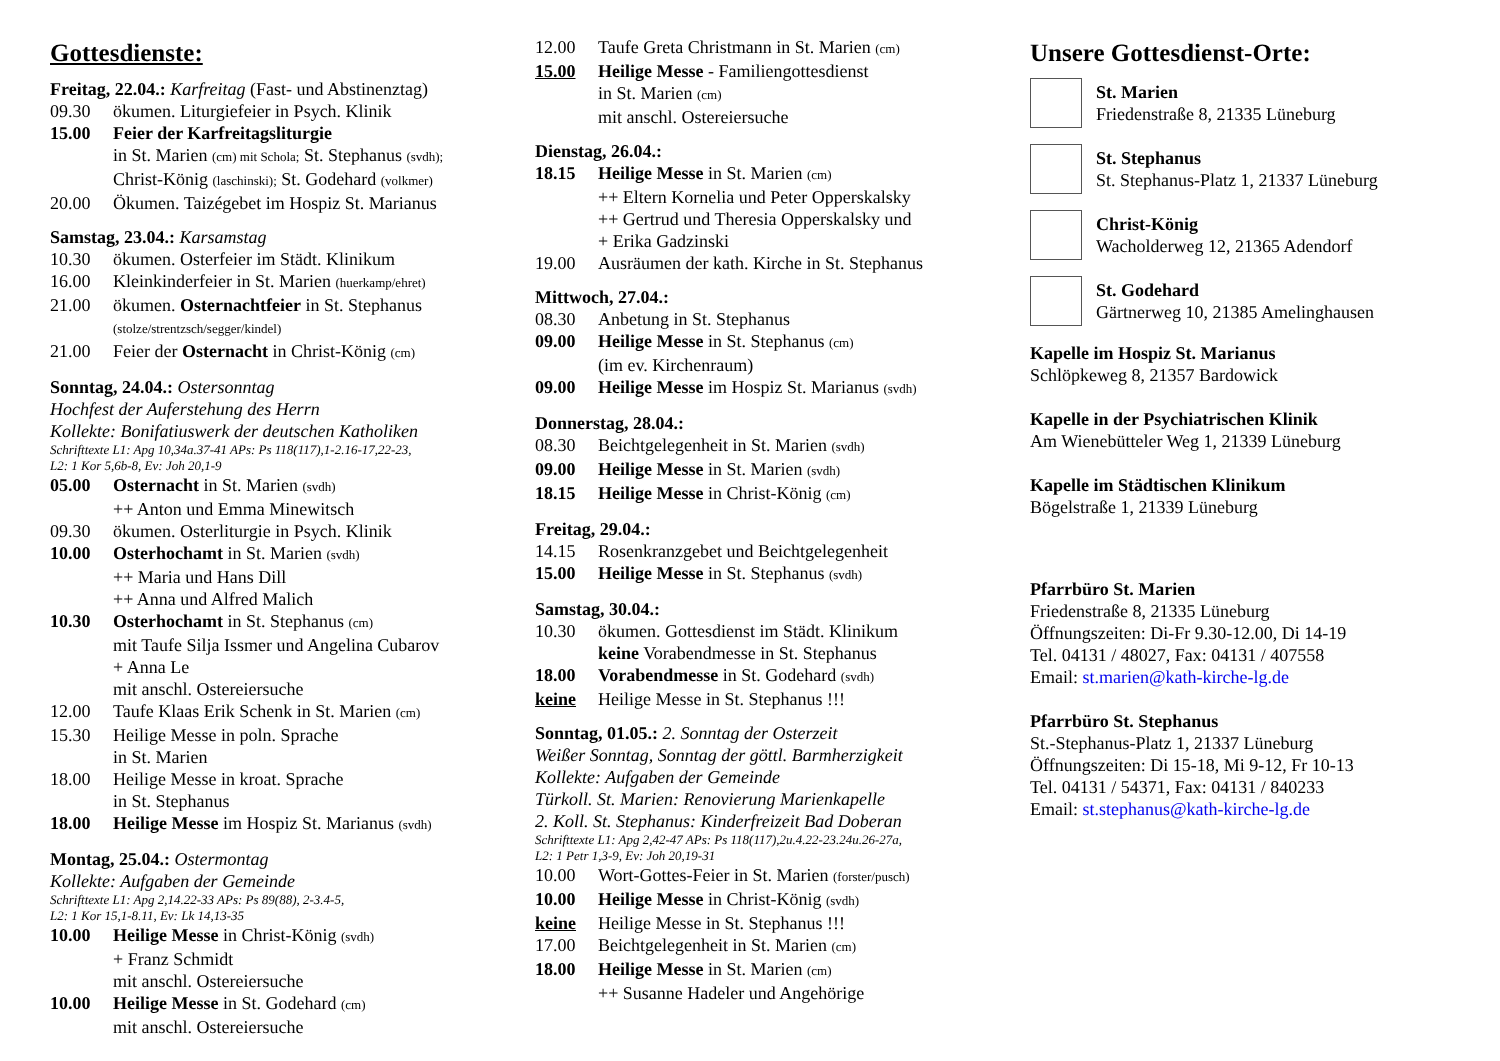Gottesdienste:
Freitag, 22.04.: Karfreitag (Fast- und Abstinenztag)
09.30 ökumen. Liturgiefeier in Psych. Klinik
15.00 Feier der Karfreitagsliturgie
in St. Marien (cm) mit Schola; St. Stephanus (svdh);
Christ-König (laschinski); St. Godehard (volkmer)
20.00 Ökumen. Taizégebet im Hospiz St. Marianus
Samstag, 23.04.: Karsamstag
10.30 ökumen. Osterfeier im Städt. Klinikum
16.00 Kleinkinderfeier in St. Marien (huerkamp/ehret)
21.00 ökumen. Osternachtfeier in St. Stephanus
(stolze/strentzsch/segger/kindel)
21.00 Feier der Osternacht in Christ-König (cm)
Sonntag, 24.04.: Ostersonntag
Hochfest der Auferstehung des Herrn
Kollekte: Bonifatiuswerk der deutschen Katholiken
Schrifttexte L1: Apg 10,34a.37-41 APs: Ps 118(117),1-2.16-17,22-23,
L2: 1 Kor 5,6b-8, Ev: Joh 20,1-9
05.00 Osternacht in St. Marien (svdh)
++ Anton und Emma Minewitsch
09.30 ökumen. Osterliturgie in Psych. Klinik
10.00 Osterhochamt in St. Marien (svdh)
++ Maria und Hans Dill
++ Anna und Alfred Malich
10.30 Osterhochamt in St. Stephanus (cm)
mit Taufe Silja Issmer und Angelina Cubarov
+ Anna Le
mit anschl. Ostereiersuche
12.00 Taufe Klaas Erik Schenk in St. Marien (cm)
15.30 Heilige Messe in poln. Sprache
in St. Marien
18.00 Heilige Messe in kroat. Sprache
in St. Stephanus
18.00 Heilige Messe im Hospiz St. Marianus (svdh)
Montag, 25.04.: Ostermontag
Kollekte: Aufgaben der Gemeinde
Schrifttexte L1: Apg 2,14.22-33 APs: Ps 89(88), 2-3.4-5,
L2: 1 Kor 15,1-8.11, Ev: Lk 14,13-35
10.00 Heilige Messe in Christ-König (svdh)
+ Franz Schmidt
mit anschl. Ostereiersuche
10.00 Heilige Messe in St. Godehard (cm)
mit anschl. Ostereiersuche
12.00 Taufe Greta Christmann in St. Marien (cm)
15.00 Heilige Messe - Familiengottesdienst
in St. Marien (cm)
mit anschl. Ostereiersuche
Dienstag, 26.04.:
18.15 Heilige Messe in St. Marien (cm)
++ Eltern Kornelia und Peter Opperskalsky
++ Gertrud und Theresia Opperskalsky und
+ Erika Gadzinski
19.00 Ausräumen der kath. Kirche in St. Stephanus
Mittwoch, 27.04.:
08.30 Anbetung in St. Stephanus
09.00 Heilige Messe in St. Stephanus (cm)
(im ev. Kirchenraum)
09.00 Heilige Messe im Hospiz St. Marianus (svdh)
Donnerstag, 28.04.:
08.30 Beichtgelegenheit in St. Marien (svdh)
09.00 Heilige Messe in St. Marien (svdh)
18.15 Heilige Messe in Christ-König (cm)
Freitag, 29.04.:
14.15 Rosenkranzgebet und Beichtgelegenheit
15.00 Heilige Messe in St. Stephanus (svdh)
Samstag, 30.04.:
10.30 ökumen. Gottesdienst im Städt. Klinikum
keine Vorabendmesse in St. Stephanus
18.00 Vorabendmesse in St. Godehard (svdh)
keine Heilige Messe in St. Stephanus !!!
Sonntag, 01.05.: 2. Sonntag der Osterzeit
Weißer Sonntag, Sonntag der göttl. Barmherzigkeit
Kollekte: Aufgaben der Gemeinde
Türkoll. St. Marien: Renovierung Marienkapelle
2. Koll. St. Stephanus: Kinderfreizeit Bad Doberan
Schrifttexte L1: Apg 2,42-47 APs: Ps 118(117),2u.4.22-23.24u.26-27a,
L2: 1 Petr 1,3-9, Ev: Joh 20,19-31
10.00 Wort-Gottes-Feier in St. Marien (forster/pusch)
10.00 Heilige Messe in Christ-König (svdh)
keine Heilige Messe in St. Stephanus !!!
17.00 Beichtgelegenheit in St. Marien (cm)
18.00 Heilige Messe in St. Marien (cm)
++ Susanne Hadeler und Angehörige
Unsere Gottesdienst-Orte:
St. Marien
Friedenstraße 8, 21335 Lüneburg
St. Stephanus
St. Stephanus-Platz 1, 21337 Lüneburg
Christ-König
Wacholderweg 12, 21365 Adendorf
St. Godehard
Gärtnerweg 10, 21385 Amelinghausen
Kapelle im Hospiz St. Marianus
Schlöpkeweg 8, 21357 Bardowick
Kapelle in der Psychiatrischen Klinik
Am Wienebütteler Weg 1, 21339 Lüneburg
Kapelle im Städtischen Klinikum
Bögelstraße 1, 21339 Lüneburg
Pfarrbüro St. Marien
Friedenstraße 8, 21335 Lüneburg
Öffnungszeiten: Di-Fr 9.30-12.00, Di 14-19
Tel. 04131 / 48027, Fax: 04131 / 407558
Email: st.marien@kath-kirche-lg.de
Pfarrbüro St. Stephanus
St.-Stephanus-Platz 1, 21337 Lüneburg
Öffnungszeiten: Di 15-18, Mi 9-12, Fr 10-13
Tel. 04131 / 54371, Fax: 04131 / 840233
Email: st.stephanus@kath-kirche-lg.de